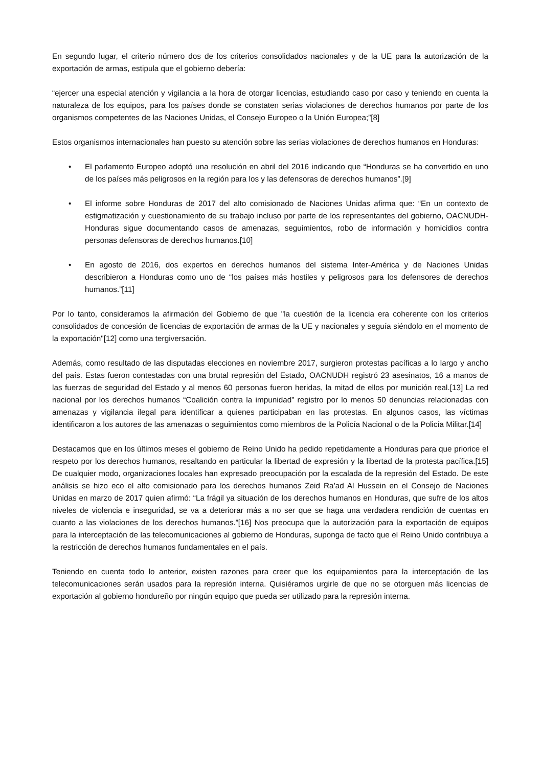En segundo lugar, el criterio número dos de los criterios consolidados nacionales y de la UE para la autorización de la exportación de armas, estipula que el gobierno debería:
“ejercer una especial atención y vigilancia a la hora de otorgar licencias, estudiando caso por caso y teniendo en cuenta la naturaleza de los equipos, para los países donde se constaten serias violaciones de derechos humanos por parte de los organismos competentes de las Naciones Unidas, el Consejo Europeo o la Unión Europea;”[8]
Estos organismos internacionales han puesto su atención sobre las serias violaciones de derechos humanos en Honduras:
• El parlamento Europeo adoptó una resolución en abril del 2016 indicando que “Honduras se ha convertido en uno de los países más peligrosos en la región para los y las defensoras de derechos humanos”.[9]
• El informe sobre Honduras de 2017 del alto comisionado de Naciones Unidas afirma que: “En un contexto de estigmatización y cuestionamiento de su trabajo incluso por parte de los representantes del gobierno, OACNUDH-Honduras sigue documentando casos de amenazas, seguimientos, robo de información y homicidios contra personas defensoras de derechos humanos.[10]
• En agosto de 2016, dos expertos en derechos humanos del sistema Inter-América y de Naciones Unidas describieron a Honduras como uno de “los países más hostiles y peligrosos para los defensores de derechos humanos.”[11]
Por lo tanto, consideramos la afirmación del Gobierno de que "la cuestión de la licencia era coherente con los criterios consolidados de concesión de licencias de exportación de armas de la UE y nacionales y seguía siéndolo en el momento de la exportación"[12] como una tergiversación.
Además, como resultado de las disputadas elecciones en noviembre 2017, surgieron protestas pacíficas a lo largo y ancho del país. Estas fueron contestadas con una brutal represión del Estado, OACNUDH registró 23 asesinatos, 16 a manos de las fuerzas de seguridad del Estado y al menos 60 personas fueron heridas, la mitad de ellos por munición real.[13] La red nacional por los derechos humanos “Coalición contra la impunidad” registro por lo menos 50 denuncias relacionadas con amenazas y vigilancia ilegal para identificar a quienes participaban en las protestas. En algunos casos, las víctimas identificaron a los autores de las amenazas o seguimientos como miembros de la Policía Nacional o de la Policía Militar.[14]
Destacamos que en los últimos meses el gobierno de Reino Unido ha pedido repetidamente a Honduras para que priorice el respeto por los derechos humanos, resaltando en particular la libertad de expresión y la libertad de la protesta pacífica.[15] De cualquier modo, organizaciones locales han expresado preocupación por la escalada de la represión del Estado. De este análisis se hizo eco el alto comisionado para los derechos humanos Zeid Ra’ad Al Hussein en el Consejo de Naciones Unidas en marzo de 2017 quien afirmó: “La frágil ya situación de los derechos humanos en Honduras, que sufre de los altos niveles de violencia e inseguridad, se va a deteriorar más a no ser que se haga una verdadera rendición de cuentas en cuanto a las violaciones de los derechos humanos.”[16] Nos preocupa que la autorización para la exportación de equipos para la interceptación de las telecomunicaciones al gobierno de Honduras, suponga de facto que el Reino Unido contribuya a la restricción de derechos humanos fundamentales en el país.
Teniendo en cuenta todo lo anterior, existen razones para creer que los equipamientos para la interceptación de las telecomunicaciones serán usados para la represión interna. Quisiéramos urgirle de que no se otorguen más licencias de exportación al gobierno hondureño por ningún equipo que pueda ser utilizado para la represión interna.